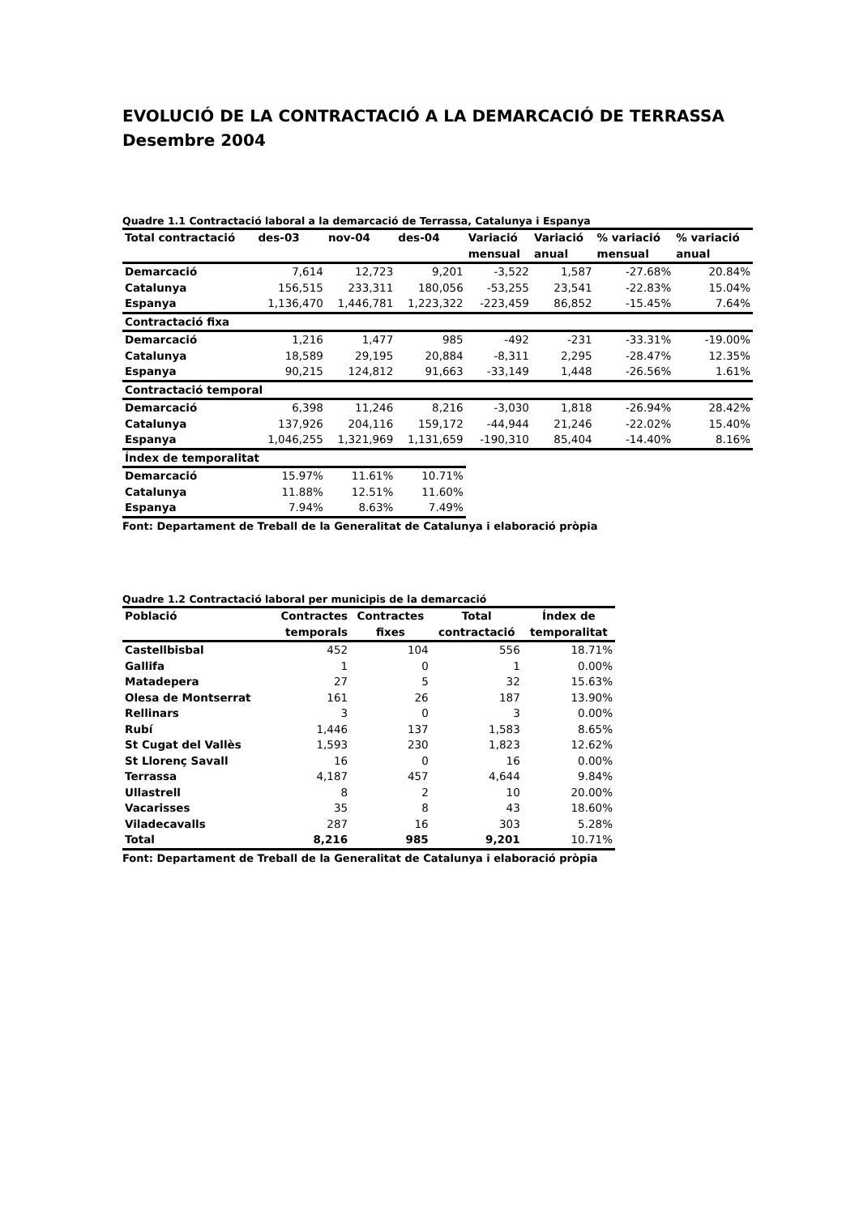EVOLUCIÓ DE LA CONTRACTACIÓ A LA DEMARCACIÓ DE TERRASSA
Desembre 2004
Quadre 1.1 Contractació laboral a la demarcació de Terrassa, Catalunya i Espanya
| Total contractació | des-03 | nov-04 | des-04 | Variació mensual | Variació anual | % variació mensual | % variació anual |
| --- | --- | --- | --- | --- | --- | --- | --- |
| Demarcació | 7,614 | 12,723 | 9,201 | -3,522 | 1,587 | -27.68% | 20.84% |
| Catalunya | 156,515 | 233,311 | 180,056 | -53,255 | 23,541 | -22.83% | 15.04% |
| Espanya | 1,136,470 | 1,446,781 | 1,223,322 | -223,459 | 86,852 | -15.45% | 7.64% |
| Contractació fixa | | | | | | | |
| Demarcació | 1,216 | 1,477 | 985 | -492 | -231 | -33.31% | -19.00% |
| Catalunya | 18,589 | 29,195 | 20,884 | -8,311 | 2,295 | -28.47% | 12.35% |
| Espanya | 90,215 | 124,812 | 91,663 | -33,149 | 1,448 | -26.56% | 1.61% |
| Contractació temporal | | | | | | | |
| Demarcació | 6,398 | 11,246 | 8,216 | -3,030 | 1,818 | -26.94% | 28.42% |
| Catalunya | 137,926 | 204,116 | 159,172 | -44,944 | 21,246 | -22.02% | 15.40% |
| Espanya | 1,046,255 | 1,321,969 | 1,131,659 | -190,310 | 85,404 | -14.40% | 8.16% |
| Índex de temporalitat | | | | | | | |
| Demarcació | 15.97% | 11.61% | 10.71% | | | | |
| Catalunya | 11.88% | 12.51% | 11.60% | | | | |
| Espanya | 7.94% | 8.63% | 7.49% | | | | |
Font: Departament de Treball de la Generalitat de Catalunya i elaboració pròpia
Quadre 1.2 Contractació laboral per municipis de la demarcació
| Població | Contractes temporals | Contractes fixes | Total contractació | Índex de temporalitat |
| --- | --- | --- | --- | --- |
| Castellbisbal | 452 | 104 | 556 | 18.71% |
| Gallifa | 1 | 0 | 1 | 0.00% |
| Matadepera | 27 | 5 | 32 | 15.63% |
| Olesa de Montserrat | 161 | 26 | 187 | 13.90% |
| Rellinars | 3 | 0 | 3 | 0.00% |
| Rubí | 1,446 | 137 | 1,583 | 8.65% |
| St Cugat del Vallès | 1,593 | 230 | 1,823 | 12.62% |
| St Llorenç Savall | 16 | 0 | 16 | 0.00% |
| Terrassa | 4,187 | 457 | 4,644 | 9.84% |
| Ullastrell | 8 | 2 | 10 | 20.00% |
| Vacarisses | 35 | 8 | 43 | 18.60% |
| Viladecavalls | 287 | 16 | 303 | 5.28% |
| Total | 8,216 | 985 | 9,201 | 10.71% |
Font: Departament de Treball de la Generalitat de Catalunya i elaboració pròpia